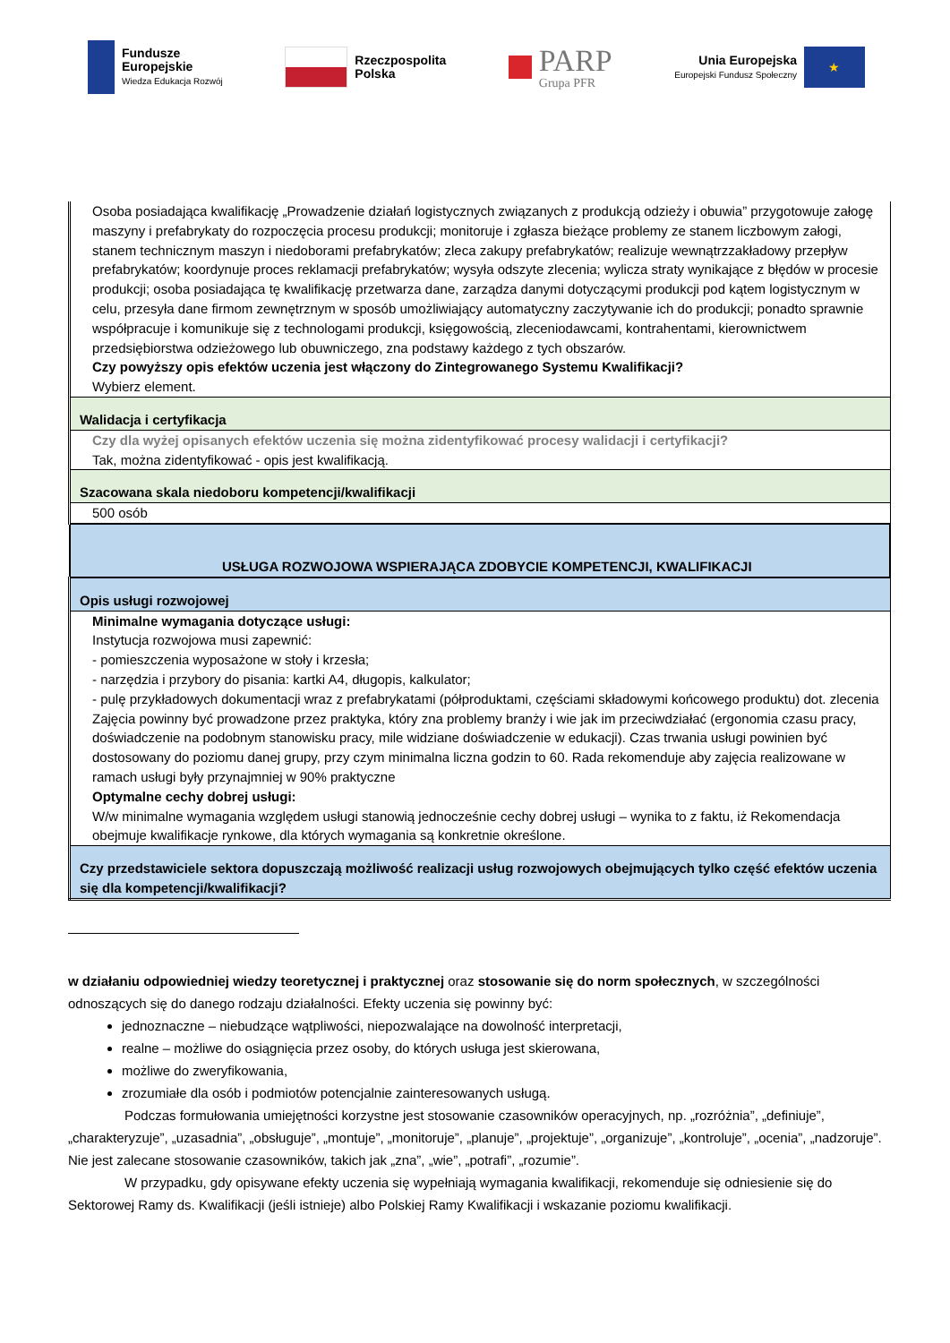Fundusze
Europejskie
Wiedza Edukacja Rozwój
Rzeczpospolita
Polska
PARP
Grupa PFR
Unia Europejska
Europejski Fundusz Społeczny
★
| Osoba posiadająca kwalifikację „Prowadzenie działań logistycznych związanych z produkcją odzieży i obuwia” przygotowuje załogę maszyny i prefabrykaty do rozpoczęcia procesu produkcji; monitoruje i zgłasza bieżące problemy ze stanem liczbowym załogi, stanem technicznym maszyn i niedoborami prefabrykatów; zleca zakupy prefabrykatów; realizuje wewnątrzzakładowy przepływ prefabrykatów; koordynuje proces reklamacji prefabrykatów; wysyła odszyte zlecenia; wylicza straty wynikające z błędów w procesie produkcji; osoba posiadająca tę kwalifikację przetwarza dane, zarządza danymi dotyczącymi produkcji pod kątem logistycznym w celu, przesyła dane firmom zewnętrznym w sposób umożliwiający automatyczny zaczytywanie ich do produkcji; ponadto sprawnie współpracuje i komunikuje się z technologami produkcji, księgowością, zleceniodawcami, kontrahentami, kierownictwem przedsiębiorstwa odzieżowego lub obuwniczego, zna podstawy każdego z tych obszarów. Czy powyższy opis efektów uczenia jest włączony do Zintegrowanego Systemu Kwalifikacji? Wybierz element. |
| Walidacja i certyfikacja |
| Czy dla wyżej opisanych efektów uczenia się można zidentyfikować procesy walidacji i certyfikacji? Tak, można zidentyfikować - opis jest kwalifikacją. |
| Szacowana skala niedoboru kompetencji/kwalifikacji |
| 500 osób |
| USŁUGA ROZWOJOWA WSPIERAJĄCA ZDOBYCIE KOMPETENCJI, KWALIFIKACJI |
| Opis usługi rozwojowej |
| Minimalne wymagania dotyczące usługi: Instytucja rozwojowa musi zapewnić: - pomieszczenia wyposażone w stoły i krzesła; - narzędzia i przybory do pisania: kartki A4, długopis, kalkulator; - pulę przykładowych dokumentacji wraz z prefabrykatami (półproduktami, częściami składowymi końcowego produktu) dot. zlecenia Zajęcia powinny być prowadzone przez praktyka, który zna problemy branży i wie jak im przeciwdziałać (ergonomia czasu pracy, doświadczenie na podobnym stanowisku pracy, mile widziane doświadczenie w edukacji). Czas trwania usługi powinien być dostosowany do poziomu danej grupy, przy czym minimalna liczna godzin to 60. Rada rekomenduje aby zajęcia realizowane w ramach usługi były przynajmniej w 90% praktyczne Optymalne cechy dobrej usługi: W/w minimalne wymagania względem usługi stanowią jednocześnie cechy dobrej usługi – wynika to z faktu, iż Rekomendacja obejmuje kwalifikacje rynkowe, dla których wymagania są konkretnie określone. |
| Czy przedstawiciele sektora dopuszczają możliwość realizacji usług rozwojowych obejmujących tylko część efektów uczenia się dla kompetencji/kwalifikacji? |
w działaniu odpowiedniej wiedzy teoretycznej i praktycznej oraz stosowanie się do norm społecznych, w szczególności odnoszących się do danego rodzaju działalności. Efekty uczenia się powinny być:
jednoznaczne – niebudzące wątpliwości, niepozwalające na dowolność interpretacji,
realne – możliwe do osiągnięcia przez osoby, do których usługa jest skierowana,
możliwe do zweryfikowania,
zrozumiałe dla osób i podmiotów potencjalnie zainteresowanych usługą.
Podczas formułowania umiejętności korzystne jest stosowanie czasowników operacyjnych, np. „rozróżnia”, „definiuje”, „charakteryzuje”, „uzasadnia”, „obsługuje”, „montuje”, „monitoruje”, „planuje”, „projektuje”, „organizuje”, „kontroluje”, „ocenia”, „nadzoruje”. Nie jest zalecane stosowanie czasowników, takich jak „zna”, „wie”, „potrafi”, „rozumie”.
W przypadku, gdy opisywane efekty uczenia się wypełniają wymagania kwalifikacji, rekomenduje się odniesienie się do Sektorowej Ramy ds. Kwalifikacji (jeśli istnieje) albo Polskiej Ramy Kwalifikacji i wskazanie poziomu kwalifikacji.